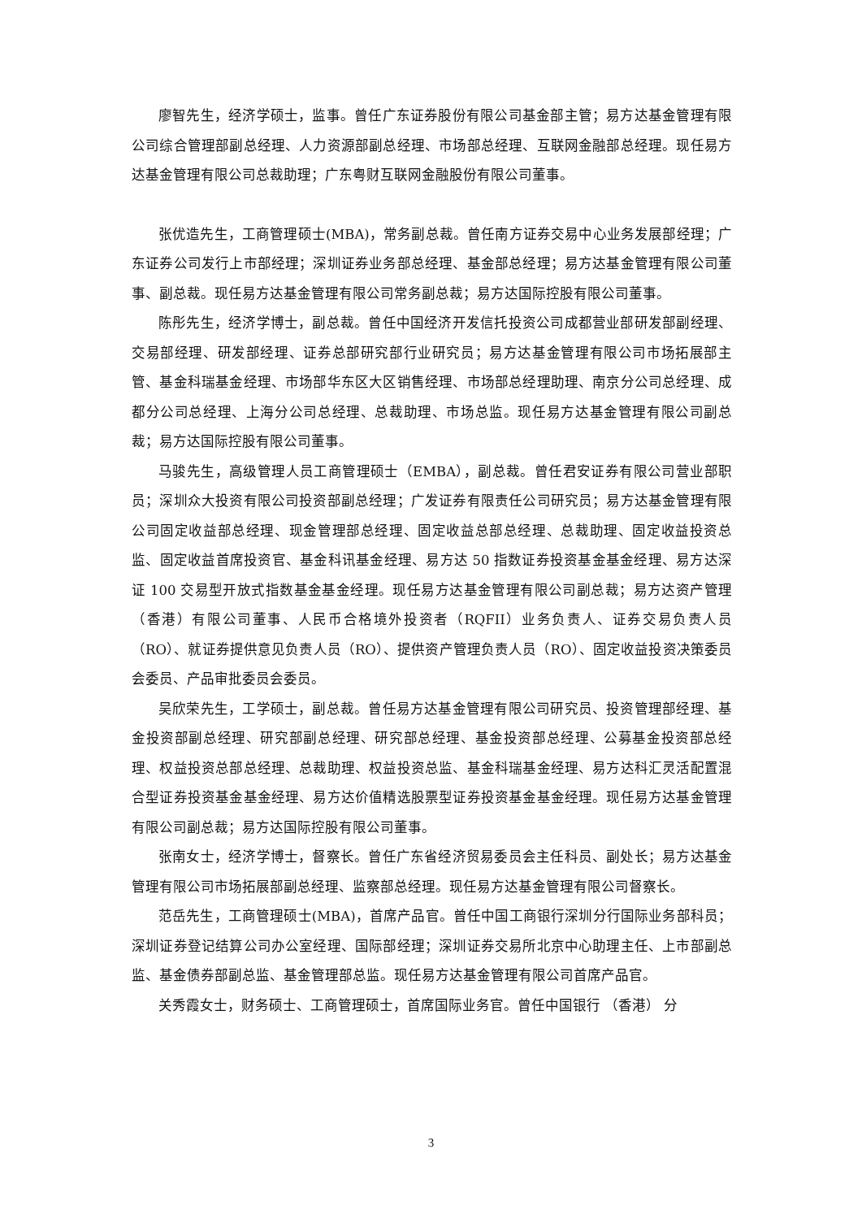廖智先生，经济学硕士，监事。曾任广东证券股份有限公司基金部主管；易方达基金管理有限公司综合管理部副总经理、人力资源部副总经理、市场部总经理、互联网金融部总经理。现任易方达基金管理有限公司总裁助理；广东粤财互联网金融股份有限公司董事。
张优造先生，工商管理硕士(MBA)，常务副总裁。曾任南方证券交易中心业务发展部经理；广东证券公司发行上市部经理；深圳证券业务部总经理、基金部总经理；易方达基金管理有限公司董事、副总裁。现任易方达基金管理有限公司常务副总裁；易方达国际控股有限公司董事。
陈彤先生，经济学博士，副总裁。曾任中国经济开发信托投资公司成都营业部研发部副经理、交易部经理、研发部经理、证券总部研究部行业研究员；易方达基金管理有限公司市场拓展部主管、基金科瑞基金经理、市场部华东区大区销售经理、市场部总经理助理、南京分公司总经理、成都分公司总经理、上海分公司总经理、总裁助理、市场总监。现任易方达基金管理有限公司副总裁；易方达国际控股有限公司董事。
马骏先生，高级管理人员工商管理硕士（EMBA），副总裁。曾任君安证券有限公司营业部职员；深圳众大投资有限公司投资部副总经理；广发证券有限责任公司研究员；易方达基金管理有限公司固定收益部总经理、现金管理部总经理、固定收益总部总经理、总裁助理、固定收益投资总监、固定收益首席投资官、基金科讯基金经理、易方达 50 指数证券投资基金基金经理、易方达深证 100 交易型开放式指数基金基金经理。现任易方达基金管理有限公司副总裁；易方达资产管理（香港）有限公司董事、人民币合格境外投资者（RQFII）业务负责人、证券交易负责人员（RO）、就证券提供意见负责人员（RO）、提供资产管理负责人员（RO）、固定收益投资决策委员会委员、产品审批委员会委员。
吴欣荣先生，工学硕士，副总裁。曾任易方达基金管理有限公司研究员、投资管理部经理、基金投资部副总经理、研究部副总经理、研究部总经理、基金投资部总经理、公募基金投资部总经理、权益投资总部总经理、总裁助理、权益投资总监、基金科瑞基金经理、易方达科汇灵活配置混合型证券投资基金基金经理、易方达价值精选股票型证券投资基金基金经理。现任易方达基金管理有限公司副总裁；易方达国际控股有限公司董事。
张南女士，经济学博士，督察长。曾任广东省经济贸易委员会主任科员、副处长；易方达基金管理有限公司市场拓展部副总经理、监察部总经理。现任易方达基金管理有限公司督察长。
范岳先生，工商管理硕士(MBA)，首席产品官。曾任中国工商银行深圳分行国际业务部科员；深圳证券登记结算公司办公室经理、国际部经理；深圳证券交易所北京中心助理主任、上市部副总监、基金债券部副总监、基金管理部总监。现任易方达基金管理有限公司首席产品官。
关秀霞女士，财务硕士、工商管理硕士，首席国际业务官。曾任中国银行 （香港） 分
3